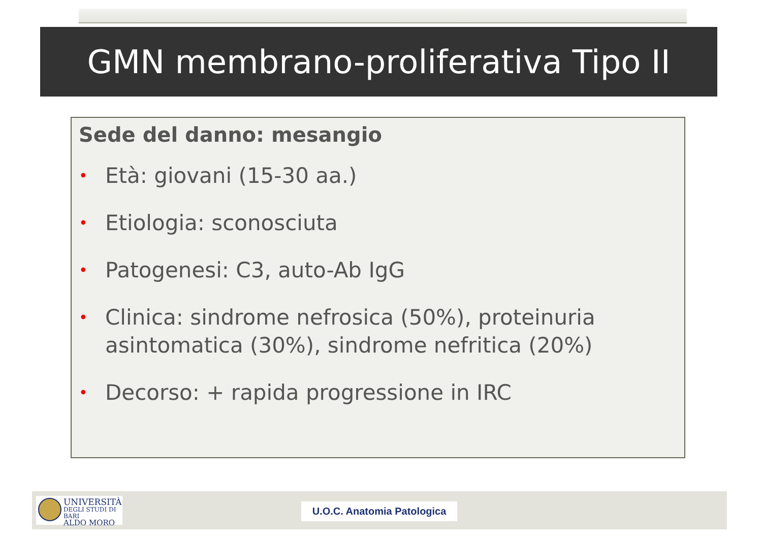GMN membrano-proliferativa Tipo II
Sede del danno: mesangio
• Età: giovani (15-30 aa.)
• Etiologia: sconosciuta
• Patogenesi: C3, auto-Ab IgG
• Clinica: sindrome nefrosica (50%), proteinuria asintomatica (30%), sindrome nefritica (20%)
• Decorso: + rapida progressione in IRC
UNIVERSITÀ
DEGLI STUDI DI BARI
ALDO MORO
U.O.C. Anatomia Patologica